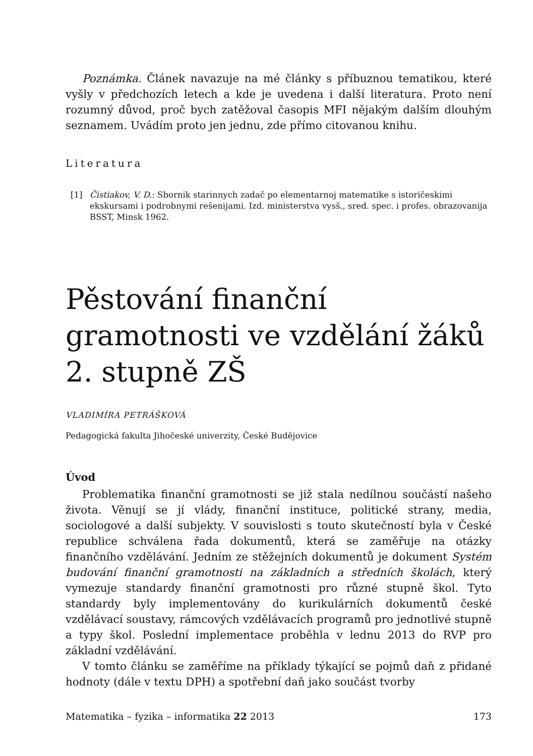Poznámka. Článek navazuje na mé články s příbuznou tematikou, které vyšly v předchozích letech a kde je uvedena i další literatura. Proto není rozumný důvod, proč bych zatěžoval časopis MFI nějakým dalším dlouhým seznamem. Uvádím proto jen jednu, zde přímo citovanou knihu.
Literatura
[1] Čistiakov, V. D.: Sbornik starinnych zadač po elementarnoj matematike s istoričeskimi ekskursami i podrobnymi rešenijami. Izd. ministerstva vysš., sred. spec. i profes. obrazovanija BSST, Minsk 1962.
Pěstování finanční gramotnosti ve vzdělání žáků 2. stupně ZŠ
VLADIMÍRA PETRÁŠKOVÁ
Pedagogická fakulta Jihočeské univerzity, České Budějovice
Úvod
Problematika finanční gramotnosti se již stala nedílnou součástí našeho života. Věnují se jí vlády, finanční instituce, politické strany, media, sociologové a další subjekty. V souvislosti s touto skutečností byla v České republice schválena řada dokumentů, která se zaměřuje na otázky finančního vzdělávání. Jedním ze stěžejních dokumentů je dokument Systém budování finanční gramotnosti na základních a středních školách, který vymezuje standardy finanční gramotnosti pro různé stupně škol. Tyto standardy byly implementovány do kurikulárních dokumentů české vzdělávací soustavy, rámcových vzdělávacích programů pro jednotlivé stupně a typy škol. Poslední implementace proběhla v lednu 2013 do RVP pro základní vzdělávání.
V tomto článku se zaměříme na příklady týkající se pojmů daň z přidané hodnoty (dále v textu DPH) a spotřební daň jako součást tvorby
Matematika – fyzika – informatika 22 2013 173